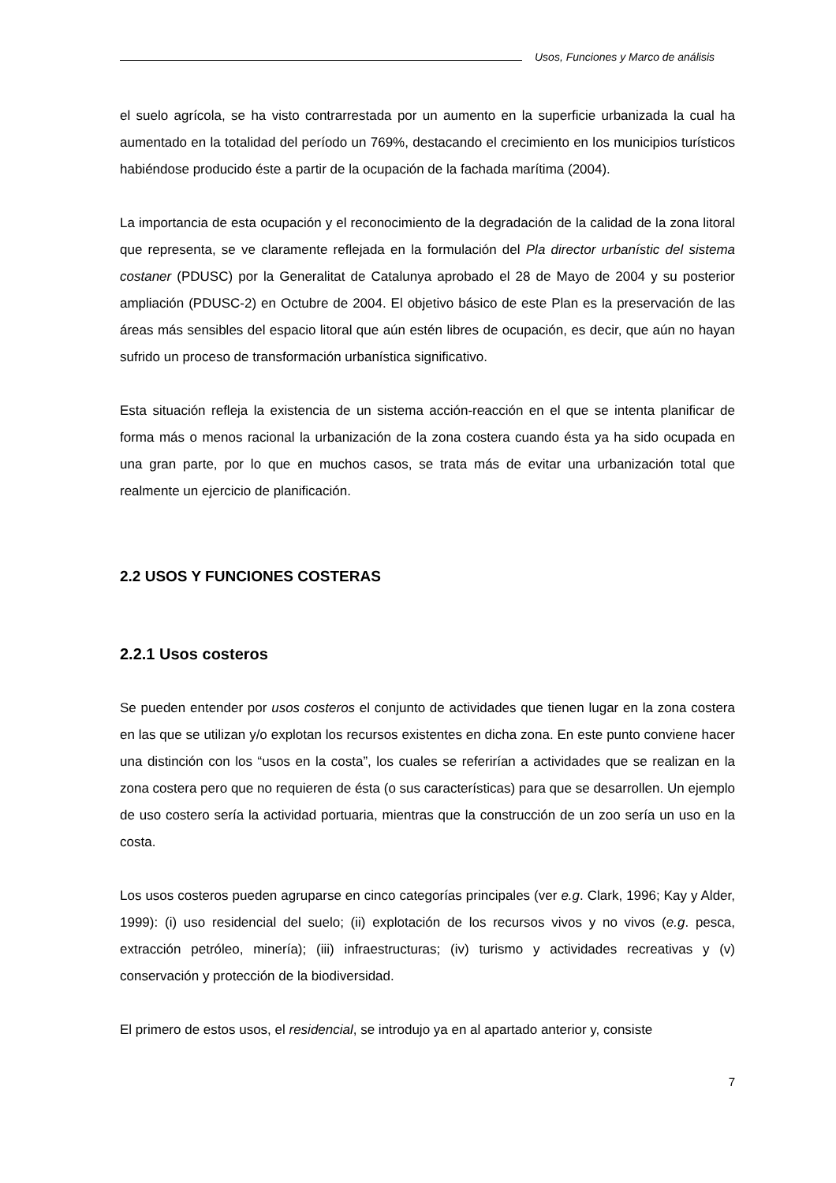Usos, Funciones y Marco de análisis
el suelo agrícola, se ha visto contrarrestada por un aumento en la superficie urbanizada la cual ha aumentado en la totalidad del período un 769%, destacando el crecimiento en los municipios turísticos habiéndose producido éste a partir de la ocupación de la fachada marítima (2004).
La importancia de esta ocupación y el reconocimiento de la degradación de la calidad de la zona litoral que representa, se ve claramente reflejada en la formulación del Pla director urbanístic del sistema costaner (PDUSC) por la Generalitat de Catalunya aprobado el 28 de Mayo de 2004 y su posterior ampliación (PDUSC-2) en Octubre de 2004. El objetivo básico de este Plan es la preservación de las áreas más sensibles del espacio litoral que aún estén libres de ocupación, es decir, que aún no hayan sufrido un proceso de transformación urbanística significativo.
Esta situación refleja la existencia de un sistema acción-reacción en el que se intenta planificar de forma más o menos racional la urbanización de la zona costera cuando ésta ya ha sido ocupada en una gran parte, por lo que en muchos casos, se trata más de evitar una urbanización total que realmente un ejercicio de planificación.
2.2 USOS Y FUNCIONES COSTERAS
2.2.1 Usos costeros
Se pueden entender por usos costeros el conjunto de actividades que tienen lugar en la zona costera en las que se utilizan y/o explotan los recursos existentes en dicha zona. En este punto conviene hacer una distinción con los “usos en la costa”, los cuales se referirían a actividades que se realizan en la zona costera pero que no requieren de ésta (o sus características) para que se desarrollen. Un ejemplo de uso costero sería la actividad portuaria, mientras que la construcción de un zoo sería un uso en la costa.
Los usos costeros pueden agruparse en cinco categorías principales (ver e.g. Clark, 1996; Kay y Alder, 1999): (i) uso residencial del suelo; (ii) explotación de los recursos vivos y no vivos (e.g. pesca, extracción petróleo, minería); (iii) infraestructuras; (iv) turismo y actividades recreativas y (v) conservación y protección de la biodiversidad.
El primero de estos usos, el residencial, se introdujo ya en al apartado anterior y, consiste
7